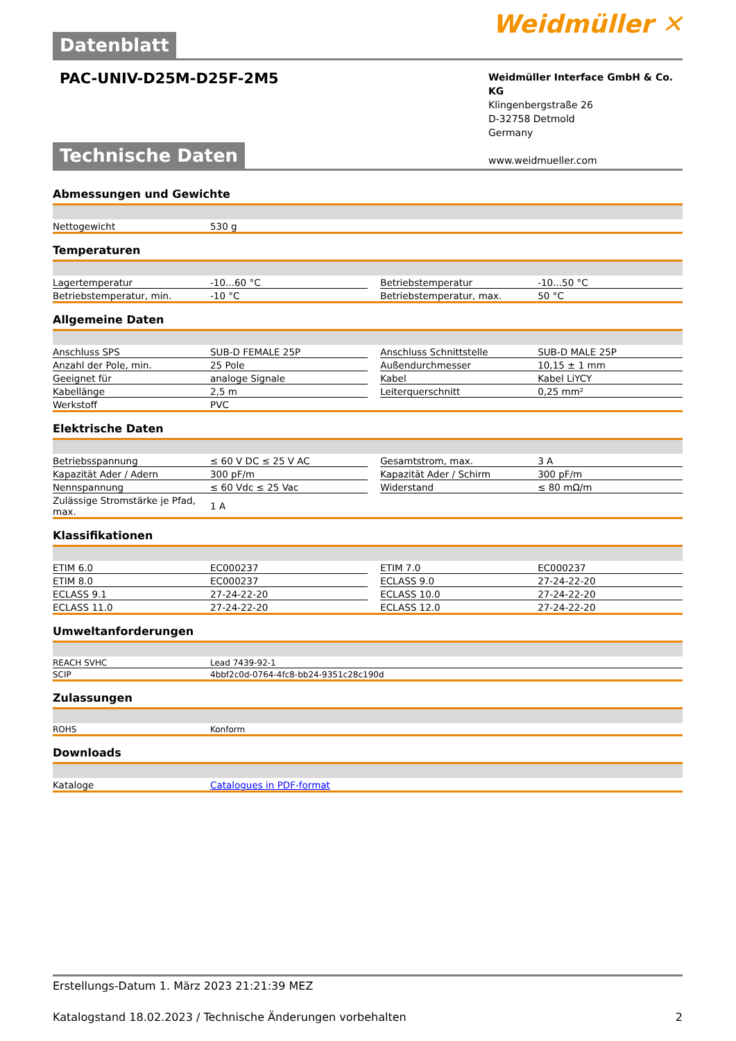Datenblatt
Weidmüller ✕
PAC-UNIV-D25M-D25F-2M5
Weidmüller Interface GmbH & Co. KG
Klingenbergstraße 26
D-32758 Detmold
Germany
www.weidmueller.com
Technische Daten
Abmessungen und Gewichte
| Nettogewicht | 530 g |
Temperaturen
| Lagertemperatur | -10...60 °C | | Betriebstemperatur | -10...50 °C |
| Betriebstemperatur, min. | -10 °C | | Betriebstemperatur, max. | 50 °C |
Allgemeine Daten
| Anschluss SPS | SUB-D FEMALE 25P | | Anschluss Schnittstelle | SUB-D MALE 25P |
| Anzahl der Pole, min. | 25 Pole | | Außendurchmesser | 10,15 ± 1 mm |
| Geeignet für | analoge Signale | | Kabel | Kabel LiYCY |
| Kabellänge | 2,5 m | | Leiterquerschnitt | 0,25 mm² |
| Werkstoff | PVC | | | |
Elektrische Daten
| Betriebsspannung | ≤ 60 V DC ≤ 25 V AC | | Gesamtstrom, max. | 3 A |
| Kapazität Ader / Adern | 300 pF/m | | Kapazität Ader / Schirm | 300 pF/m |
| Nennspannung | ≤ 60 Vdc ≤ 25 Vac | | Widerstand | ≤ 80 mΩ/m |
| Zulässige Stromstärke je Pfad, max. | 1 A | | | |
Klassifikationen
| ETIM 6.0 | EC000237 | | ETIM 7.0 | EC000237 |
| ETIM 8.0 | EC000237 | | ECLASS 9.0 | 27-24-22-20 |
| ECLASS 9.1 | 27-24-22-20 | | ECLASS 10.0 | 27-24-22-20 |
| ECLASS 11.0 | 27-24-22-20 | | ECLASS 12.0 | 27-24-22-20 |
Umweltanforderungen
| REACH SVHC | Lead 7439-92-1 |
| SCIP | 4bbf2c0d-0764-4fc8-bb24-9351c28c190d |
Zulassungen
| ROHS | Konform |
Downloads
| Kataloge | Catalogues in PDF-format |
Erstellungs-Datum 1. März 2023 21:21:39 MEZ
Katalogstand 18.02.2023 / Technische Änderungen vorbehalten 2